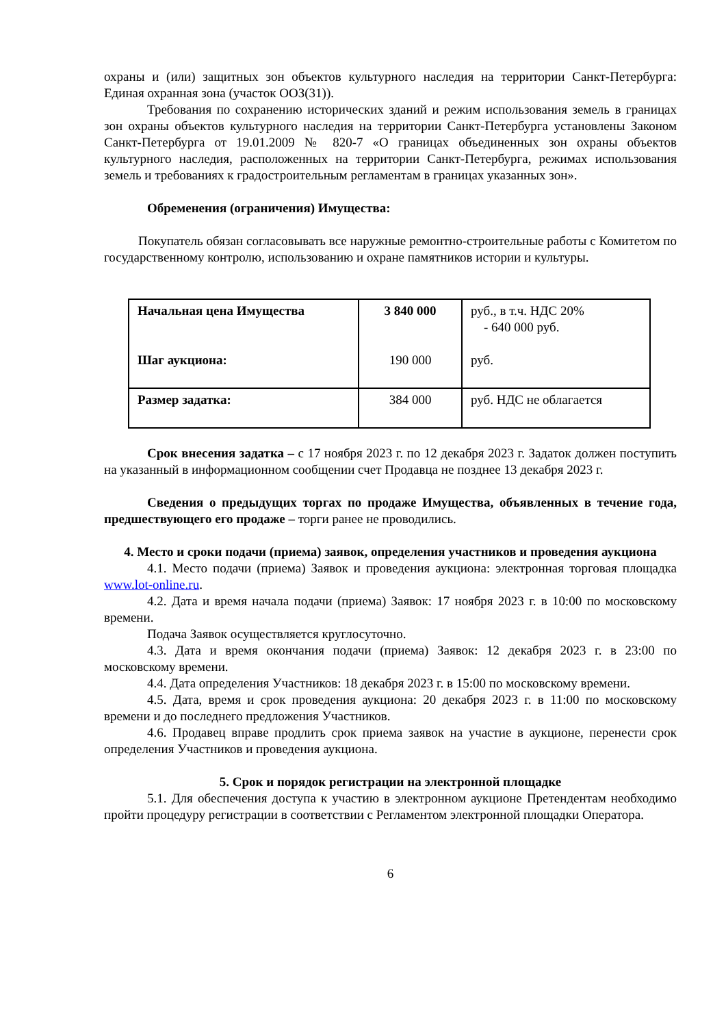охраны и (или) защитных зон объектов культурного наследия на территории Санкт-Петербурга: Единая охранная зона (участок ООЗ(31)).
Требования по сохранению исторических зданий и режим использования земель в границах зон охраны объектов культурного наследия на территории Санкт-Петербурга установлены Законом Санкт-Петербурга от 19.01.2009 № 820-7 «О границах объединенных зон охраны объектов культурного наследия, расположенных на территории Санкт-Петербурга, режимах использования земель и требованиях к градостроительным регламентам в границах указанных зон».
Обременения (ограничения) Имущества:
Покупатель обязан согласовывать все наружные ремонтно-строительные работы с Комитетом по государственному контролю, использованию и охране памятников истории и культуры.
| Начальная цена Имущества Шаг аукциона: | 3 840 000 190 000 | руб., в т.ч. НДС 20% - 640 000 руб. руб. |
| Размер задатка: | 384 000 | руб. НДС не облагается |
Срок внесения задатка – с 17 ноября 2023 г. по 12 декабря 2023 г. Задаток должен поступить на указанный в информационном сообщении счет Продавца не позднее 13 декабря 2023 г.
Сведения о предыдущих торгах по продаже Имущества, объявленных в течение года, предшествующего его продаже – торги ранее не проводились.
4. Место и сроки подачи (приема) заявок, определения участников и проведения аукциона
4.1. Место подачи (приема) Заявок и проведения аукциона: электронная торговая площадка www.lot-online.ru.
4.2. Дата и время начала подачи (приема) Заявок: 17 ноября 2023 г. в 10:00 по московскому времени.
Подача Заявок осуществляется круглосуточно.
4.3. Дата и время окончания подачи (приема) Заявок: 12 декабря 2023 г. в 23:00 по московскому времени.
4.4. Дата определения Участников: 18 декабря 2023 г. в 15:00 по московскому времени.
4.5. Дата, время и срок проведения аукциона: 20 декабря 2023 г. в 11:00 по московскому времени и до последнего предложения Участников.
4.6. Продавец вправе продлить срок приема заявок на участие в аукционе, перенести срок определения Участников и проведения аукциона.
5. Срок и порядок регистрации на электронной площадке
5.1. Для обеспечения доступа к участию в электронном аукционе Претендентам необходимо пройти процедуру регистрации в соответствии с Регламентом электронной площадки Оператора.
6